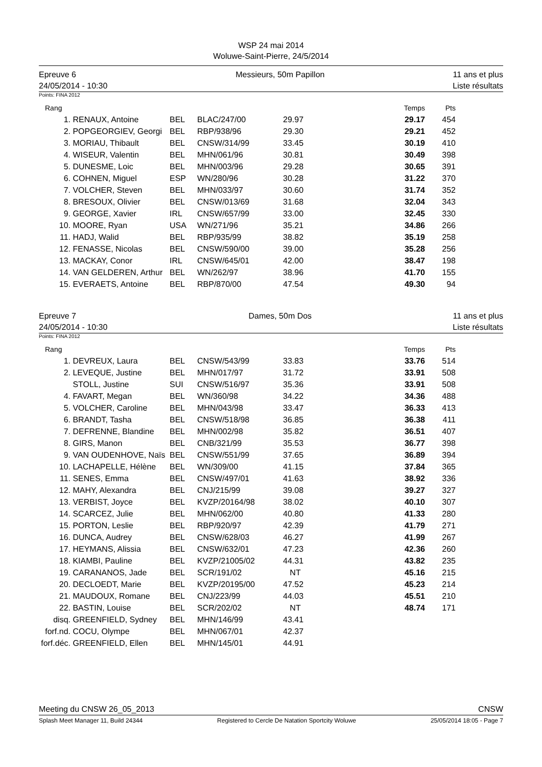WSP 24 mai 2014
Woluwe-Saint-Pierre, 24/5/2014
Epreuve 6
24/05/2014 - 10:30
Messieurs, 50m Papillon 11 ans et plus
Liste résultats
Points: FINA 2012
| Rang | | | | | Temps | Pts |
| --- | --- | --- | --- | --- | --- | --- |
| 1. | RENAUX, Antoine | BEL | BLAC/247/00 | 29.97 | 29.17 | 454 |
| 2. | POPGEORGIEV, Georgi | BEL | RBP/938/96 | 29.30 | 29.21 | 452 |
| 3. | MORIAU, Thibault | BEL | CNSW/314/99 | 33.45 | 30.19 | 410 |
| 4. | WISEUR, Valentin | BEL | MHN/061/96 | 30.81 | 30.49 | 398 |
| 5. | DUNESME, Loic | BEL | MHN/003/96 | 29.28 | 30.65 | 391 |
| 6. | COHNEN, Miguel | ESP | WN/280/96 | 30.28 | 31.22 | 370 |
| 7. | VOLCHER, Steven | BEL | MHN/033/97 | 30.60 | 31.74 | 352 |
| 8. | BRESOUX, Olivier | BEL | CNSW/013/69 | 31.68 | 32.04 | 343 |
| 9. | GEORGE, Xavier | IRL | CNSW/657/99 | 33.00 | 32.45 | 330 |
| 10. | MOORE, Ryan | USA | WN/271/96 | 35.21 | 34.86 | 266 |
| 11. | HADJ, Walid | BEL | RBP/935/99 | 38.82 | 35.19 | 258 |
| 12. | FENASSE, Nicolas | BEL | CNSW/590/00 | 39.00 | 35.28 | 256 |
| 13. | MACKAY, Conor | IRL | CNSW/645/01 | 42.00 | 38.47 | 198 |
| 14. | VAN GELDEREN, Arthur | BEL | WN/262/97 | 38.96 | 41.70 | 155 |
| 15. | EVERAETS, Antoine | BEL | RBP/870/00 | 47.54 | 49.30 | 94 |
Epreuve 7
24/05/2014 - 10:30
Dames, 50m Dos 11 ans et plus
Liste résultats
Points: FINA 2012
| Rang | | | | | Temps | Pts |
| --- | --- | --- | --- | --- | --- | --- |
| 1. | DEVREUX, Laura | BEL | CNSW/543/99 | 33.83 | 33.76 | 514 |
| 2. | LEVEQUE, Justine | BEL | MHN/017/97 | 31.72 | 33.91 | 508 |
| | STOLL, Justine | SUI | CNSW/516/97 | 35.36 | 33.91 | 508 |
| 4. | FAVART, Megan | BEL | WN/360/98 | 34.22 | 34.36 | 488 |
| 5. | VOLCHER, Caroline | BEL | MHN/043/98 | 33.47 | 36.33 | 413 |
| 6. | BRANDT, Tasha | BEL | CNSW/518/98 | 36.85 | 36.38 | 411 |
| 7. | DEFRENNE, Blandine | BEL | MHN/002/98 | 35.82 | 36.51 | 407 |
| 8. | GIRS, Manon | BEL | CNB/321/99 | 35.53 | 36.77 | 398 |
| 9. | VAN OUDENHOVE, Naïs | BEL | CNSW/551/99 | 37.65 | 36.89 | 394 |
| 10. | LACHAPELLE, Hélène | BEL | WN/309/00 | 41.15 | 37.84 | 365 |
| 11. | SENES, Emma | BEL | CNSW/497/01 | 41.63 | 38.92 | 336 |
| 12. | MAHY, Alexandra | BEL | CNJ/215/99 | 39.08 | 39.27 | 327 |
| 13. | VERBIST, Joyce | BEL | KVZP/20164/98 | 38.02 | 40.10 | 307 |
| 14. | SCARCEZ, Julie | BEL | MHN/062/00 | 40.80 | 41.33 | 280 |
| 15. | PORTON, Leslie | BEL | RBP/920/97 | 42.39 | 41.79 | 271 |
| 16. | DUNCA, Audrey | BEL | CNSW/628/03 | 46.27 | 41.99 | 267 |
| 17. | HEYMANS, Alissia | BEL | CNSW/632/01 | 47.23 | 42.36 | 260 |
| 18. | KIAMBI, Pauline | BEL | KVZP/21005/02 | 44.31 | 43.82 | 235 |
| 19. | CARANANOS, Jade | BEL | SCR/191/02 | NT | 45.16 | 215 |
| 20. | DECLOEDT, Marie | BEL | KVZP/20195/00 | 47.52 | 45.23 | 214 |
| 21. | MAUDOUX, Romane | BEL | CNJ/223/99 | 44.03 | 45.51 | 210 |
| 22. | BASTIN, Louise | BEL | SCR/202/02 | NT | 48.74 | 171 |
| disq. | GREENFIELD, Sydney | BEL | MHN/146/99 | 43.41 | | |
| forf.nd. | COCU, Olympe | BEL | MHN/067/01 | 42.37 | | |
| forf.déc. | GREENFIELD, Ellen | BEL | MHN/145/01 | 44.91 | | |
Meeting du CNSW 26_05_2013 CNSW
Splash Meet Manager 11, Build 24344 Registered to Cercle De Natation Sportcity Woluwe 25/05/2014 18:05 - Page 7